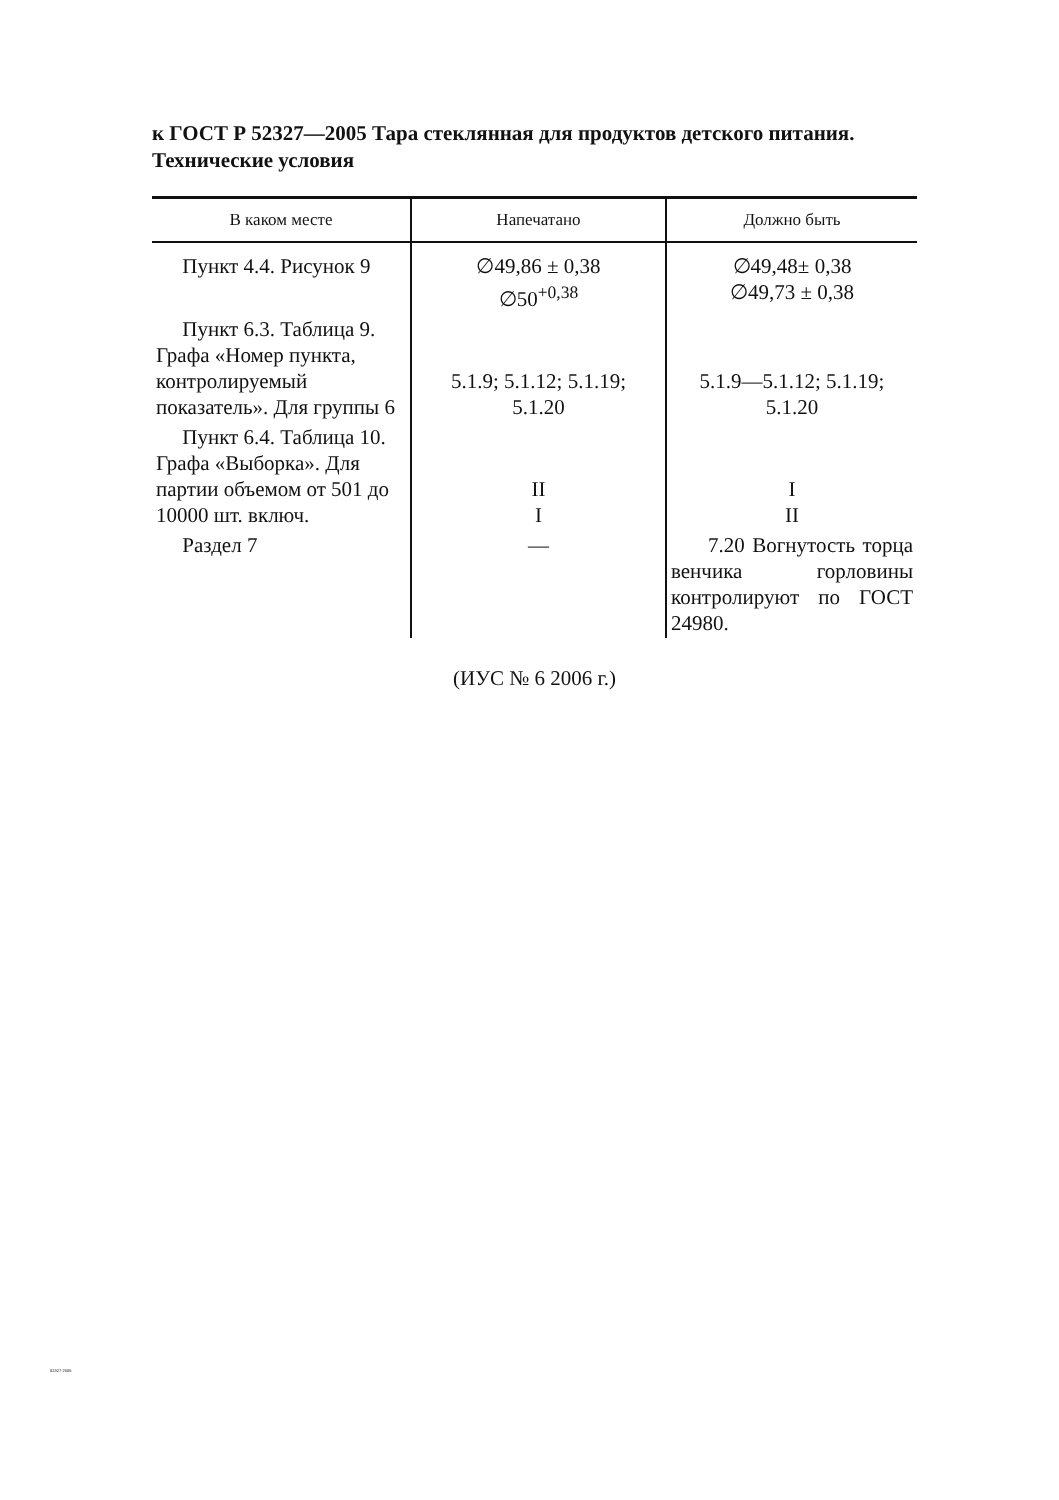к ГОСТ Р 52327—2005 Тара стеклянная для продуктов детского питания. Технические условия
| В каком месте | Напечатано | Должно быть |
| --- | --- | --- |
| Пункт 4.4. Рисунок 9 | ∅49,86 ± 0,38 ∅50<sup>+0,38</sup> | ∅49,48± 0,38 ∅49,73 ± 0,38 |
| Пункт 6.3. Таблица 9. Графа «Номер пункта, контролируемый показатель». Для группы 6 | 5.1.9; 5.1.12; 5.1.19; 5.1.20 | 5.1.9—5.1.12; 5.1.19; 5.1.20 |
| Пункт 6.4. Таблица 10. Графа «Выборка». Для партии объемом от 501 до 10000 шт. включ. | II I | I II |
| Раздел 7 | — | 7.20 Вогнутость торца венчика горловины контролируют по ГОСТ 24980. |
(ИУС № 6 2006 г.)
52327-2005